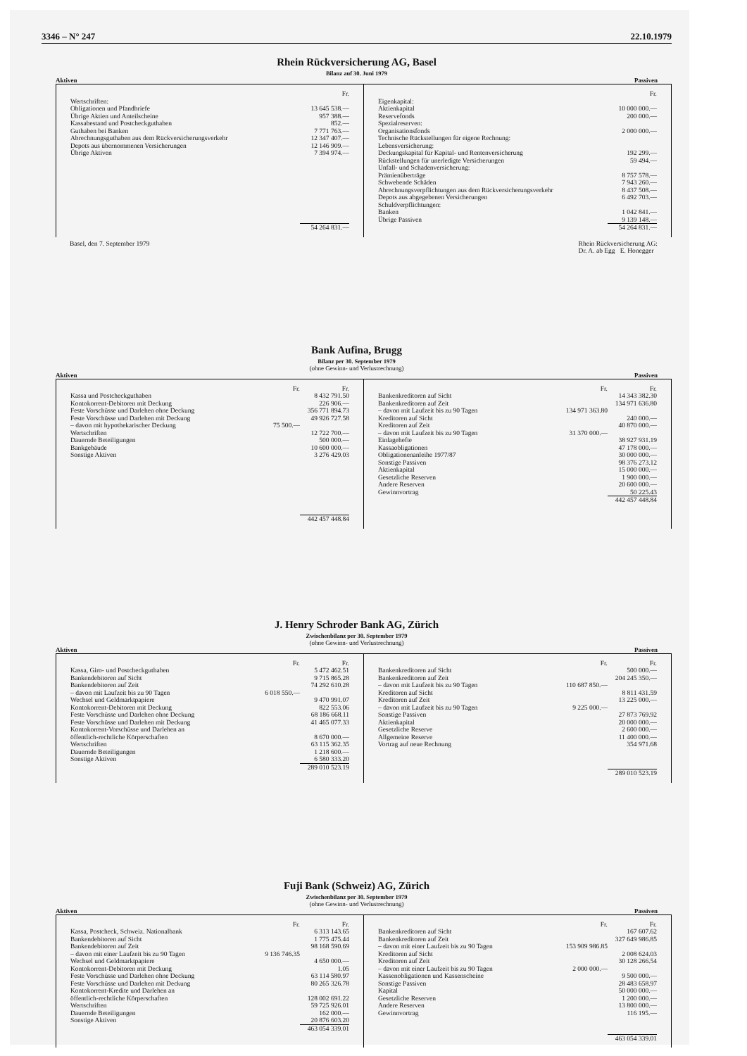3346 – N° 247 22.10.1979
Rhein Rückversicherung AG, Basel
Bilanz auf 30. Juni 1979
Aktiven Passiven
| | Fr. |
| Wertschriften: | |
| Obligationen und Pfandbriefe | 13 645 538.— |
| Übrige Aktien und Anteilscheine | 957 388.— |
| Kassabestand und Postcheckguthaben | 852.— |
| Guthaben bei Banken | 7 771 763.— |
| Abrechnungsguthaben aus dem Rückversicherungsverkehr | 12 347 407.— |
| Depots aus übernommenen Versicherungen | 12 146 909.— |
| Übrige Aktiven | 7 394 974.— |
| | 54 264 831.— |
| | Fr. |
| Eigenkapital: | |
| Aktienkapital | 10 000 000.— |
| Reservefonds | 200 000.— |
| Spezialreserven: | |
| Organisationsfonds | 2 000 000.— |
| Technische Rückstellungen für eigene Rechnung: | |
| Lebensversicherung: | |
| Deckungskapital für Kapital- und Rentenversicherung | 192 299.— |
| Rückstellungen für unerledigte Versicherungen | 59 494.— |
| Unfall- und Schadenversicherung: | |
| Prämienüberträge | 8 757 578.— |
| Schwebende Schäden | 7 943 260.— |
| Abrechnungsverpflichtungen aus dem Rückversicherungsverkehr | 8 437 508.— |
| Depots aus abgegebenen Versicherungen | 6 492 703.— |
| Schuldverpflichtungen: | |
| Banken | 1 042 841.— |
| Übrige Passiven | 9 139 148.— |
| | 54 264 831.— |
Basel, den 7. September 1979 Rhein Rückversicherung AG:
Dr. A. ab Egg E. Honegger
Bank Aufina, Brugg
Bilanz per 30. September 1979
(ohne Gewinn- und Verlustrechnung)
Aktiven Passiven
| | Fr. | Fr. |
| Kassa und Postcheckguthaben | | 8 432 791.50 |
| Kontokorrent-Debitoren mit Deckung | | 226 906.— |
| Feste Vorschüsse und Darlehen ohne Deckung | | 356 771 894.73 |
| Feste Vorschüsse und Darlehen mit Deckung | | 49 926 727.58 |
| – davon mit hypothekarischer Deckung | 75 500.— | |
| Wertschriften | | 12 722 700.— |
| Dauernde Beteiligungen | | 500 000.— |
| Bankgebäude | | 10 600 000.— |
| Sonstige Aktiven | | 3 276 429.03 |
| | | 442 457 448.84 |
| | Fr. | Fr. |
| Bankenkreditoren auf Sicht | | 14 343 382.30 |
| Bankenkreditoren auf Zeit | | 134 971 636.80 |
| – davon mit Laufzeit bis zu 90 Tagen | 134 971 363.80 | |
| Kreditoren auf Sicht | | 240 000.— |
| Kreditoren auf Zeit | | 40 870 000.— |
| – davon mit Laufzeit bis zu 90 Tagen | 31 370 000.— | |
| Einlagehefte | | 38 927 931.19 |
| Kassaobligationen | | 47 178 000.— |
| Obligationenanleihe 1977/87 | | 30 000 000.— |
| Sonstige Passiven | | 98 376 273.12 |
| Aktienkapital | | 15 000 000.— |
| Gesetzliche Reserven | | 1 900 000.— |
| Andere Reserven | | 20 600 000.— |
| Gewinnvortrag | | 50 225.43 |
| | | 442 457 448.84 |
J. Henry Schroder Bank AG, Zürich
Zwischenbilanz per 30. September 1979
(ohne Gewinn- und Verlustrechnung)
Aktiven Passiven
| | Fr. | Fr. |
| Kassa, Giro- und Postcheckguthaben | | 5 472 462.51 |
| Bankendebitoren auf Sicht | | 9 715 865.28 |
| Bankendebitoren auf Zeit | | 74 292 610.28 |
| – davon mit Laufzeit bis zu 90 Tagen | 6 018 550.— | |
| Wechsel und Geldmarktpapiere | | 9 470 991.07 |
| Kontokorrent-Debitoren mit Deckung | | 822 553.06 |
| Feste Vorschüsse und Darlehen ohne Deckung | | 68 186 668.11 |
| Feste Vorschüsse und Darlehen mit Deckung | | 41 465 077.33 |
| Kontokorrent-Vorschüsse und Darlehen an öffentlich-rechtliche Körperschaften | | 8 670 000.— |
| Wertschriften | | 63 115 362.35 |
| Dauernde Beteiligungen | | 1 218 600.— |
| Sonstige Aktiven | | 6 580 333.20 |
| | | 289 010 523.19 |
| | Fr. | Fr. |
| Bankenkreditoren auf Sicht | | 500 000.— |
| Bankenkreditoren auf Zeit | | 204 245 350.— |
| – davon mit Laufzeit bis zu 90 Tagen | 110 687 850.— | |
| Kreditoren auf Sicht | | 8 811 431.59 |
| Kreditoren auf Zeit | | 13 225 000.— |
| – davon mit Laufzeit bis zu 90 Tagen | 9 225 000.— | |
| Sonstige Passiven | | 27 873 769.92 |
| Aktienkapital | | 20 000 000.— |
| Gesetzliche Reserve | | 2 600 000.— |
| Allgemeine Reserve | | 11 400 000.— |
| Vortrag auf neue Rechnung | | 354 971.68 |
| | | 289 010 523.19 |
Fuji Bank (Schweiz) AG, Zürich
Zwischenbilanz per 30. September 1979
(ohne Gewinn- und Verlustrechnung)
Aktiven Passiven
| | Fr. | Fr. |
| Kassa, Postcheck, Schweiz. Nationalbank | | 6 313 143.65 |
| Bankendebitoren auf Sicht | | 1 775 475.44 |
| Bankendebitoren auf Zeit | | 98 168 590.69 |
| – davon mit einer Laufzeit bis zu 90 Tagen | 9 136 746.35 | |
| Wechsel und Geldmarktpapiere | | 4 650 000.— |
| Kontokorrent-Debitoren mit Deckung | | 1.05 |
| Feste Vorschüsse und Darlehen ohne Deckung | | 63 114 580.97 |
| Feste Vorschüsse und Darlehen mit Deckung | | 80 265 326.78 |
| Kontokorrent-Kredite und Darlehen an öffentlich-rechtliche Körperschaften | | 128 002 691.22 |
| Wertschriften | | 59 725 926.01 |
| Dauernde Beteiligungen | | 162 000.— |
| Sonstige Aktiven | | 20 876 603.20 |
| | | 463 054 339.01 |
| | Fr. | Fr. |
| Bankenkreditoren auf Sicht | | 167 607.62 |
| Bankenkreditoren auf Zeit | | 327 649 986.85 |
| – davon mit einer Laufzeit bis zu 90 Tagen | 153 909 986.85 | |
| Kreditoren auf Sicht | | 2 008 624.03 |
| Kreditoren auf Zeit | | 30 128 266.54 |
| – davon mit einer Laufzeit bis zu 90 Tagen | 2 000 000.— | |
| Kassenobligationen und Kassenscheine | | 9 500 000.— |
| Sonstige Passiven | | 28 483 658.97 |
| Kapital | | 50 000 000.— |
| Gesetzliche Reserven | | 1 200 000.— |
| Andere Reserven | | 13 800 000.— |
| Gewinnvortrag | | 116 195.— |
| | | 463 054 339.01 |